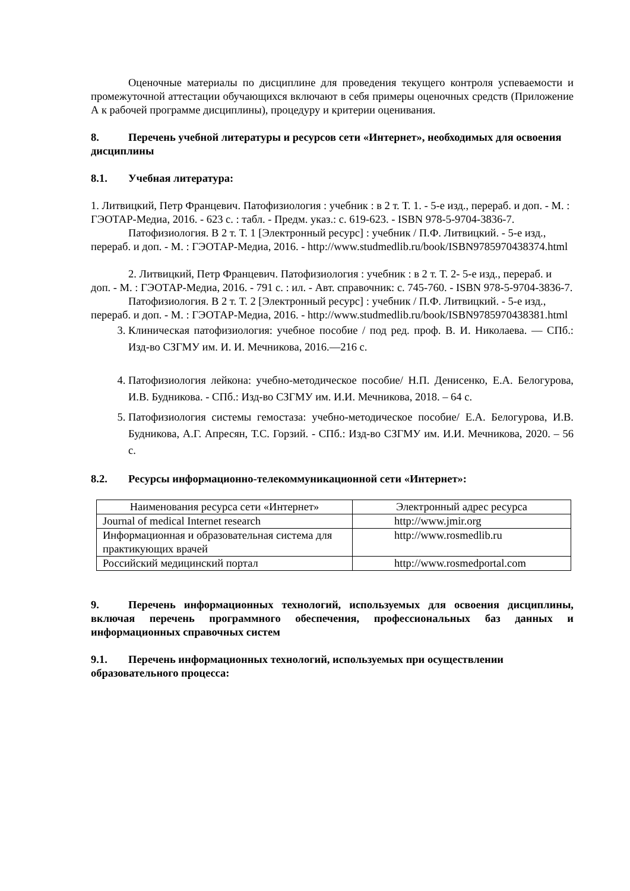Оценочные материалы по дисциплине для проведения текущего контроля успеваемости и промежуточной аттестации обучающихся включают в себя примеры оценочных средств (Приложение А к рабочей программе дисциплины), процедуру и критерии оценивания.
8. Перечень учебной литературы и ресурсов сети «Интернет», необходимых для освоения дисциплины
8.1. Учебная литература:
1. Литвицкий, Петр Францевич. Патофизиология : учебник : в 2 т. Т. 1. - 5-е изд., перераб. и доп. - М. : ГЭОТАР-Медиа, 2016. - 623 с. : табл. - Предм. указ.: с. 619-623. - ISBN 978-5-9704-3836-7.
Патофизиология. В 2 т. Т. 1 [Электронный ресурс] : учебник / П.Ф. Литвицкий. - 5-е изд., перераб. и доп. - М. : ГЭОТАР-Медиа, 2016. - http://www.studmedlib.ru/book/ISBN9785970438374.html
2. Литвицкий, Петр Францевич. Патофизиология : учебник : в 2 т. Т. 2- 5-е изд., перераб. и доп. - М. : ГЭОТАР-Медиа, 2016. - 791 с. : ил. - Авт. справочник: с. 745-760. - ISBN 978-5-9704-3836-7.
Патофизиология. В 2 т. Т. 2 [Электронный ресурс] : учебник / П.Ф. Литвицкий. - 5-е изд., перераб. и доп. - М. : ГЭОТАР-Медиа, 2016. - http://www.studmedlib.ru/book/ISBN9785970438381.html
3. Клиническая патофизиология: учебное пособие / под ред. проф. В. И. Николаева. — СПб.: Изд-во СЗГМУ им. И. И. Мечникова, 2016.—216 с.
4. Патофизиология лейкона: учебно-методическое пособие/ Н.П. Денисенко, Е.А. Белогурова, И.В. Будникова. - СПб.: Изд-во СЗГМУ им. И.И. Мечникова, 2018. – 64 с.
5. Патофизиология системы гемостаза: учебно-методическое пособие/ Е.А. Белогурова, И.В. Будникова, А.Г. Апресян, Т.С. Горзий. - СПб.: Изд-во СЗГМУ им. И.И. Мечникова, 2020. – 56 с.
8.2. Ресурсы информационно-телекоммуникационной сети «Интернет»:
| Наименования ресурса сети «Интернет» | Электронный адрес ресурса |
| Journal of medical Internet research | http://www.jmir.org |
| Информационная и образовательная система для практикующих врачей | http://www.rosmedlib.ru |
| Российский медицинский портал | http://www.rosmedportal.com |
9. Перечень информационных технологий, используемых для освоения дисциплины, включая перечень программного обеспечения, профессиональных баз данных и информационных справочных систем
9.1. Перечень информационных технологий, используемых при осуществлении образовательного процесса: